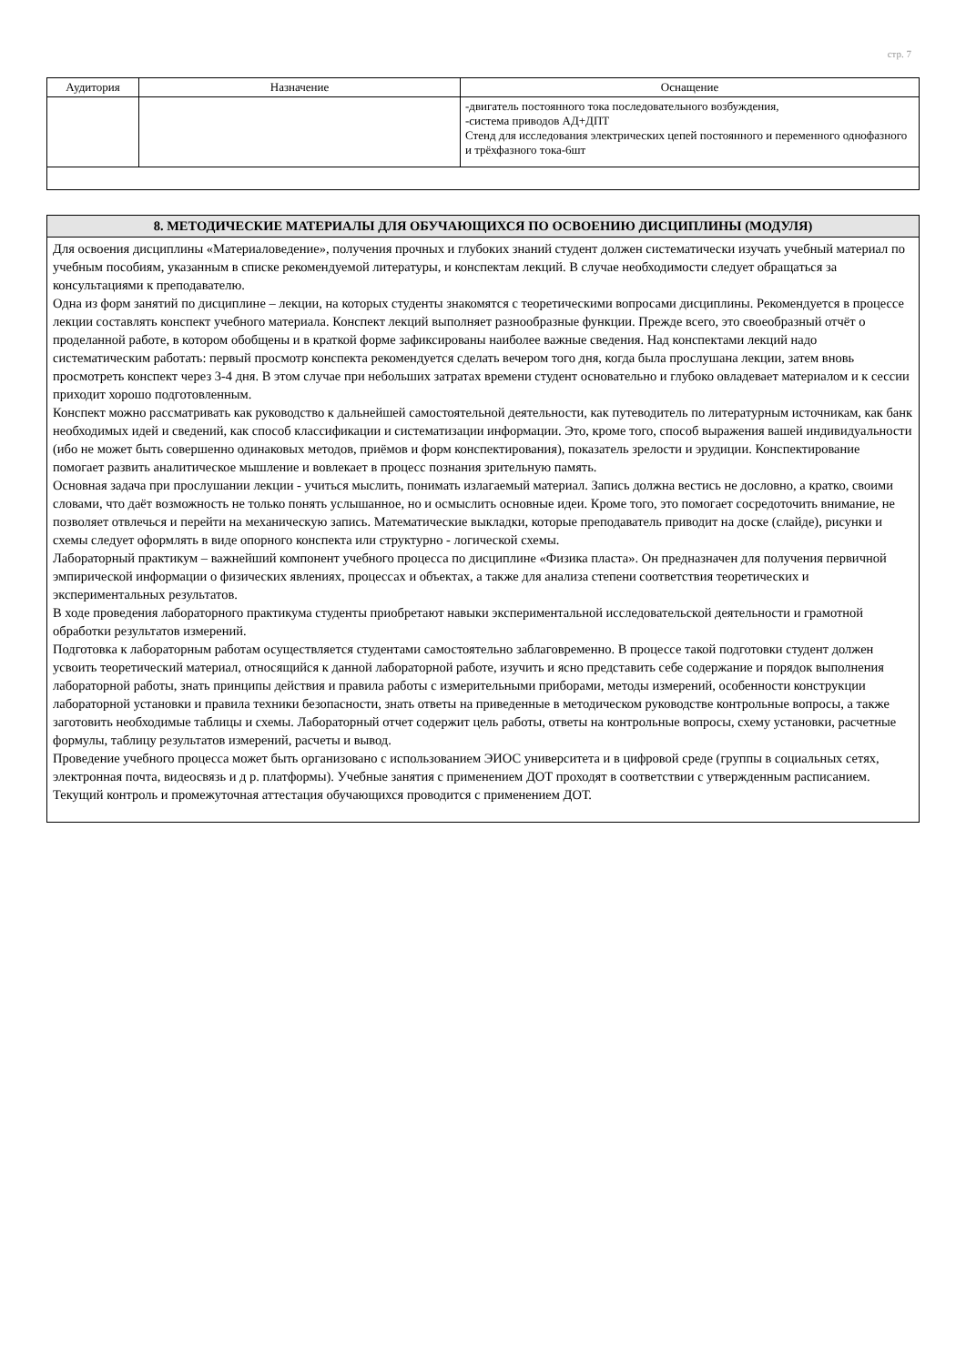стр. 7
| Аудитория | Назначение | Оснащение |
| --- | --- | --- |
| | | -двигатель постоянного тока последовательного возбуждения, -система приводов АД+ДПТ Стенд для исследования электрических цепей постоянного и переменного однофазного и трёхфазного тока-6шт |
8. МЕТОДИЧЕСКИЕ МАТЕРИАЛЫ ДЛЯ ОБУЧАЮЩИХСЯ ПО ОСВОЕНИЮ ДИСЦИПЛИНЫ (МОДУЛЯ)
Для освоения дисциплины «Материаловедение», получения прочных и глубоких знаний студент должен систематически изучать учебный материал по учебным пособиям, указанным в списке рекомендуемой литературы, и конспектам лекций. В случае необходимости следует обращаться за консультациями к преподавателю.
Одна из форм занятий по дисциплине – лекции, на которых студенты знакомятся с теоретическими вопросами дисциплины. Рекомендуется в процессе лекции составлять конспект учебного материала. Конспект лекций выполняет разнообразные функции. Прежде всего, это своеобразный отчёт о проделанной работе, в котором обобщены и в краткой форме зафиксированы наиболее важные сведения. Над конспектами лекций надо систематическим работать: первый просмотр конспекта рекомендуется сделать вечером того дня, когда была прослушана лекции, затем вновь просмотреть конспект через 3-4 дня. В этом случае при небольших затратах времени студент основательно и глубоко овладевает материалом и к сессии приходит хорошо подготовленным.
Конспект можно рассматривать как руководство к дальнейшей самостоятельной деятельности, как путеводитель по литературным источникам, как банк необходимых идей и сведений, как способ классификации и систематизации информации. Это, кроме того, способ выражения вашей индивидуальности (ибо не может быть совершенно одинаковых методов, приёмов и форм конспектирования), показатель зрелости и эрудиции. Конспектирование помогает развить аналитическое мышление и вовлекает в процесс познания зрительную память.
Основная задача при прослушании лекции - учиться мыслить, понимать излагаемый материал. Запись должна вестись не дословно, а кратко, своими словами, что даёт возможность не только понять услышанное, но и осмыслить основные идеи. Кроме того, это помогает сосредоточить внимание, не позволяет отвлечься и перейти на механическую запись. Математические выкладки, которые преподаватель приводит на доске (слайде), рисунки и схемы следует оформлять в виде опорного конспекта или структурно - логической схемы.
Лабораторный практикум – важнейший компонент учебного процесса по дисциплине «Физика пласта». Он предназначен для получения первичной эмпирической информации о физических явлениях, процессах и объектах, а также для анализа степени соответствия теоретических и экспериментальных результатов.
В ходе проведения лабораторного практикума студенты приобретают навыки экспериментальной исследовательской деятельности и грамотной обработки результатов измерений.
Подготовка к лабораторным работам осуществляется студентами самостоятельно заблаговременно. В процессе такой подготовки студент должен усвоить теоретический материал, относящийся к данной лабораторной работе, изучить и ясно представить себе содержание и порядок выполнения лабораторной работы, знать принципы действия и правила работы с измерительными приборами, методы измерений, особенности конструкции лабораторной установки и правила техники безопасности, знать ответы на приведенные в методическом руководстве контрольные вопросы, а также заготовить необходимые таблицы и схемы. Лабораторный отчет содержит цель работы, ответы на контрольные вопросы, схему установки, расчетные формулы, таблицу результатов измерений, расчеты и вывод.
Проведение учебного процесса может быть организовано с использованием ЭИОС университета и в цифровой среде (группы в социальных сетях, электронная почта, видеосвязь и д р. платформы). Учебные занятия с применением ДОТ проходят в соответствии с утвержденным расписанием. Текущий контроль и промежуточная аттестация обучающихся проводится с применением ДОТ.